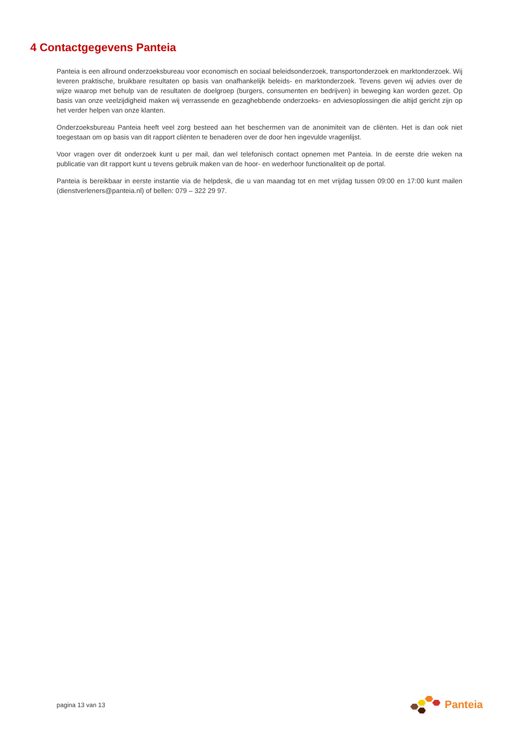4 Contactgegevens Panteia
Panteia is een allround onderzoeksbureau voor economisch en sociaal beleidsonderzoek, transportonderzoek en marktonderzoek. Wij leveren praktische, bruikbare resultaten op basis van onafhankelijk beleids- en marktonderzoek. Tevens geven wij advies over de wijze waarop met behulp van de resultaten de doelgroep (burgers, consumenten en bedrijven) in beweging kan worden gezet. Op basis van onze veelzijdigheid maken wij verrassende en gezaghebbende onderzoeks- en adviesoplossingen die altijd gericht zijn op het verder helpen van onze klanten.
Onderzoeksbureau Panteia heeft veel zorg besteed aan het beschermen van de anonimiteit van de cliënten. Het is dan ook niet toegestaan om op basis van dit rapport cliënten te benaderen over de door hen ingevulde vragenlijst.
Voor vragen over dit onderzoek kunt u per mail, dan wel telefonisch contact opnemen met Panteia. In de eerste drie weken na publicatie van dit rapport kunt u tevens gebruik maken van de hoor- en wederhoor functionaliteit op de portal.
Panteia is bereikbaar in eerste instantie via de helpdesk, die u van maandag tot en met vrijdag tussen 09:00 en 17:00 kunt mailen (dienstverleners@panteia.nl) of bellen: 079 – 322 29 97.
pagina 13 van 13 Panteia